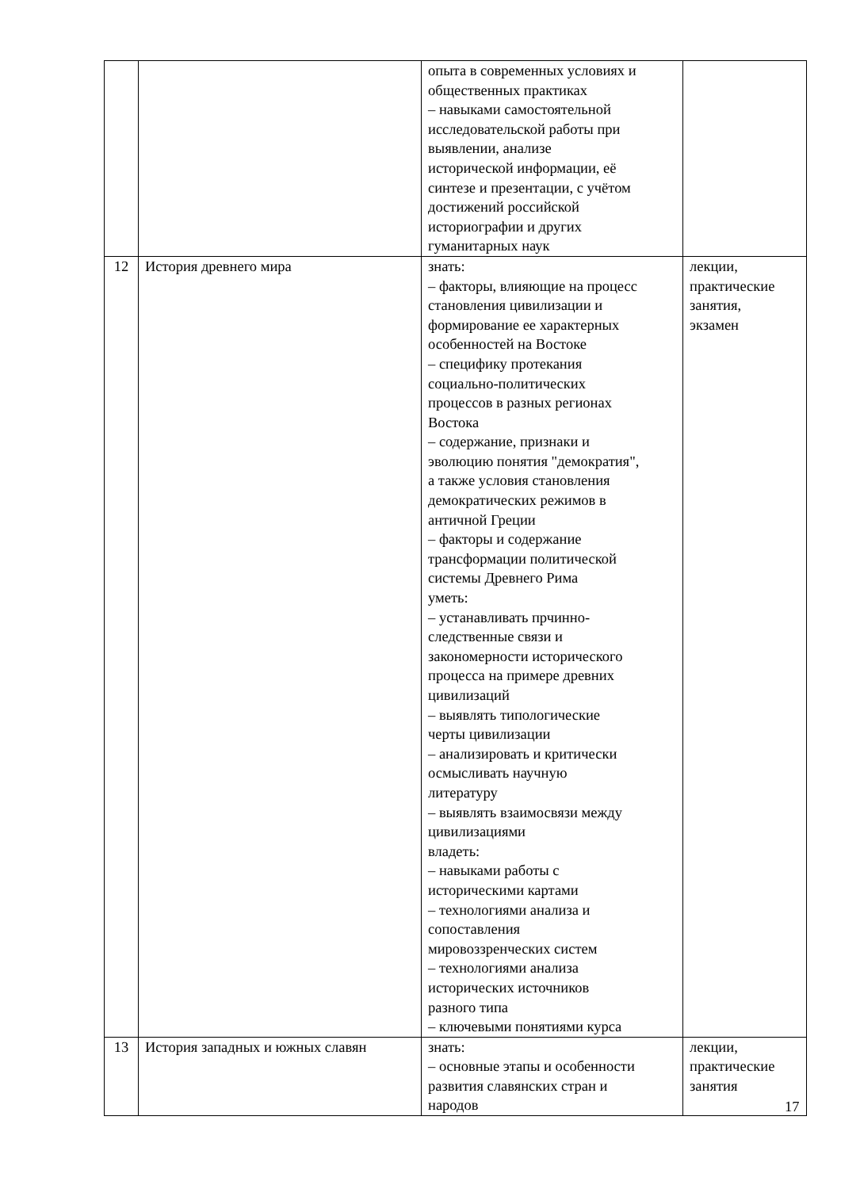| | | опыта в современных условиях и общественных практиках – навыками самостоятельной исследовательской работы при выявлении, анализе исторической информации, её синтезе и презентации, с учётом достижений российской историографии и других гуманитарных наук | |
| 12 | История древнего мира | знать: – факторы, влияющие на процесс становления цивилизации и формирование ее характерных особенностей на Востоке – специфику протекания социально-политических процессов в разных регионах Востока – содержание, признаки и эволюцию понятия "демократия", а также условия становления демократических режимов в античной Греции – факторы и содержание трансформации политической системы Древнего Рима уметь: – устанавливать прчинно- следственные связи и закономерности исторического процесса на примере древних цивилизаций – выявлять типологические черты цивилизации – анализировать и критически осмысливать научную литературу – выявлять взаимосвязи между цивилизациями владеть: – навыками работы с историческими картами – технологиями анализа и сопоставления мировоззренческих систем – технологиями анализа исторических источников разного типа – ключевыми понятиями курса | лекции, практические занятия, экзамен |
| 13 | История западных и южных славян | знать: – основные этапы и особенности развития славянских стран и народов | лекции, практические занятия |
17